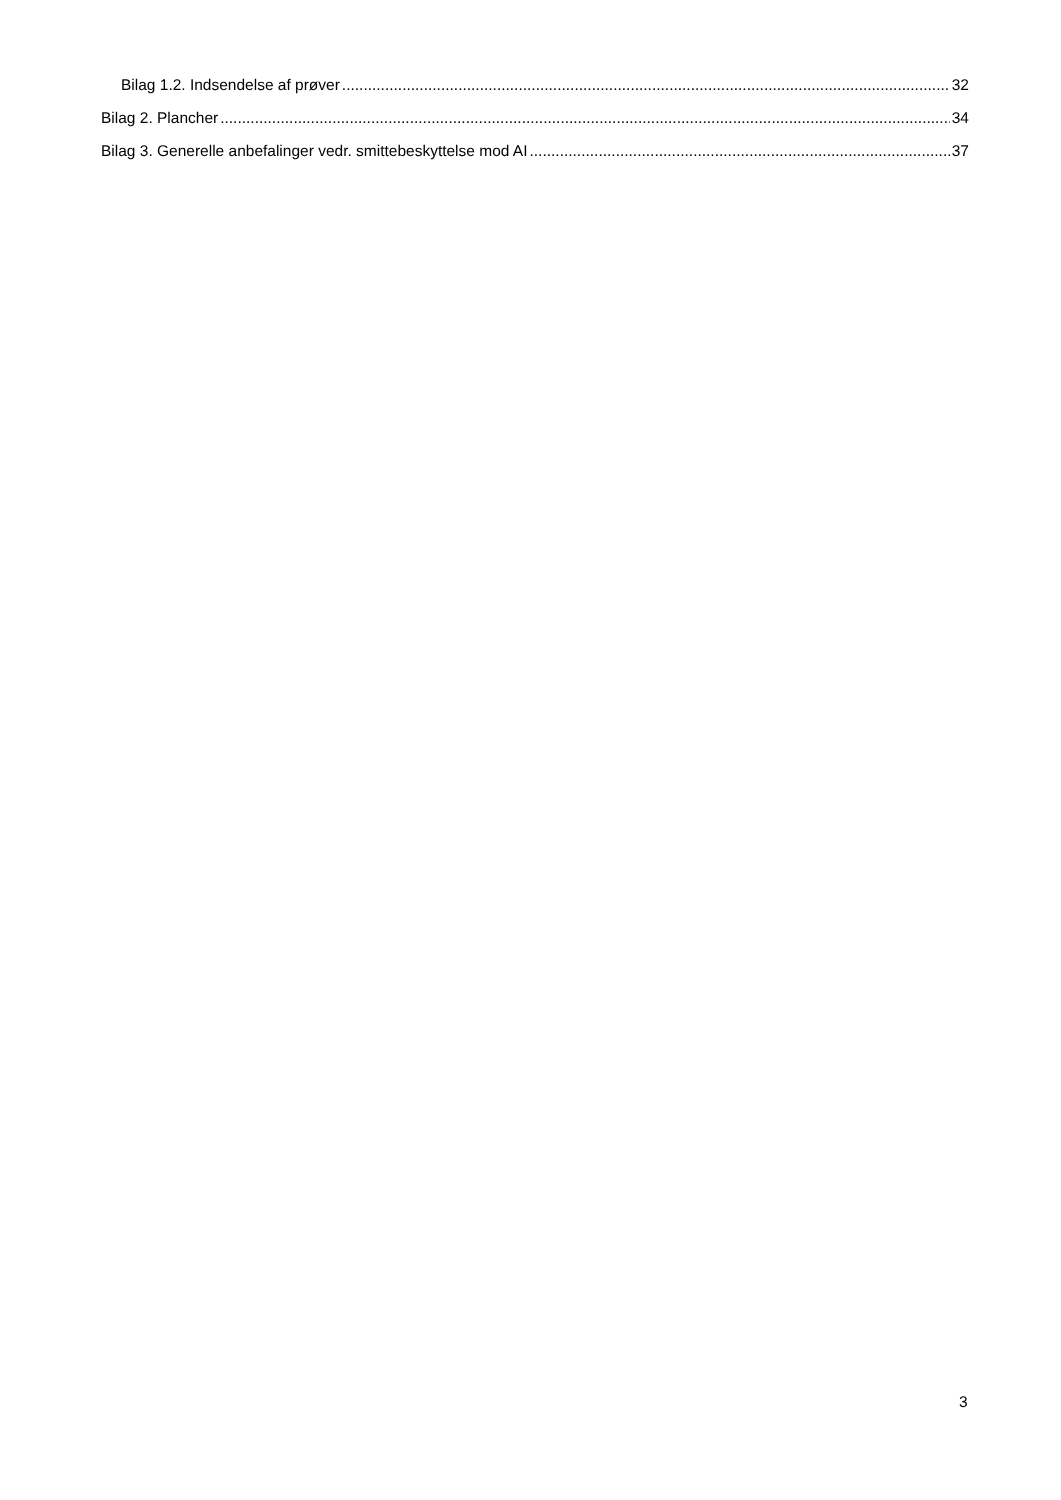Bilag 1.2. Indsendelse af prøver 32
Bilag 2. Plancher 34
Bilag 3. Generelle anbefalinger vedr. smittebeskyttelse mod AI 37
3